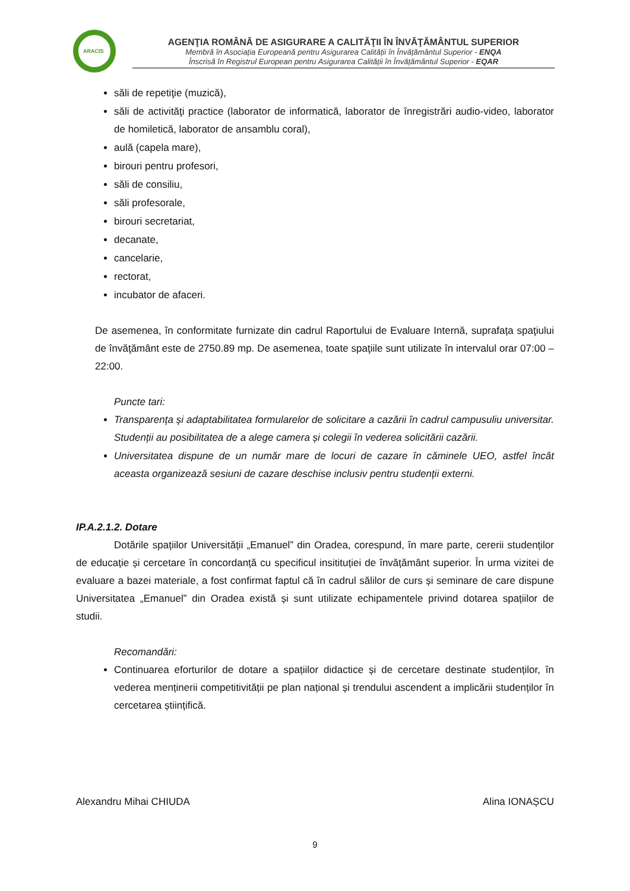ARACIS
AGENŢIA ROMÂNĂ DE ASIGURARE A CALITĂŢII ÎN ÎNVĂŢĂMÂNTUL SUPERIOR
Membră în Asociația Europeană pentru Asigurarea Calității în Învățământul Superior - ENQA
Înscrisă în Registrul European pentru Asigurarea Calității în Învățământul Superior - EQAR
săli de repetiţie (muzică),
săli de activităţi practice (laborator de informatică, laborator de înregistrări audio-video, laborator de homiletică, laborator de ansamblu coral),
aulă (capela mare),
birouri pentru profesori,
săli de consiliu,
săli profesorale,
birouri secretariat,
decanate,
cancelarie,
rectorat,
incubator de afaceri.
De asemenea, în conformitate furnizate din cadrul Raportului de Evaluare Internă, suprafața spaţiului de învăţământ este de 2750.89 mp. De asemenea, toate spaţiile sunt utilizate în intervalul orar 07:00 – 22:00.
Puncte tari:
Transparența și adaptabilitatea formularelor de solicitare a cazării în cadrul campusuliu universitar. Studenții au posibilitatea de a alege camera și colegii în vederea solicitării cazării.
Universitatea dispune de un număr mare de locuri de cazare în căminele UEO, astfel încât aceasta organizează sesiuni de cazare deschise inclusiv pentru studenții externi.
IP.A.2.1.2. Dotare
Dotările spațiilor Universității „Emanuel” din Oradea, corespund, în mare parte, cererii studenților de educație și cercetare în concordanță cu specificul insitituției de învățământ superior. În urma vizitei de evaluare a bazei materiale, a fost confirmat faptul că în cadrul sălilor de curs și seminare de care dispune Universitatea „Emanuel” din Oradea există și sunt utilizate echipamentele privind dotarea spațiilor de studii.
Recomandări:
Continuarea eforturilor de dotare a spațiilor didactice și de cercetare destinate studenților, în vederea menținerii competitivității pe plan național și trendului ascendent a implicării studenților în cercetarea științifică.
Alexandru Mihai CHIUDA Alina IONAȘCU
9